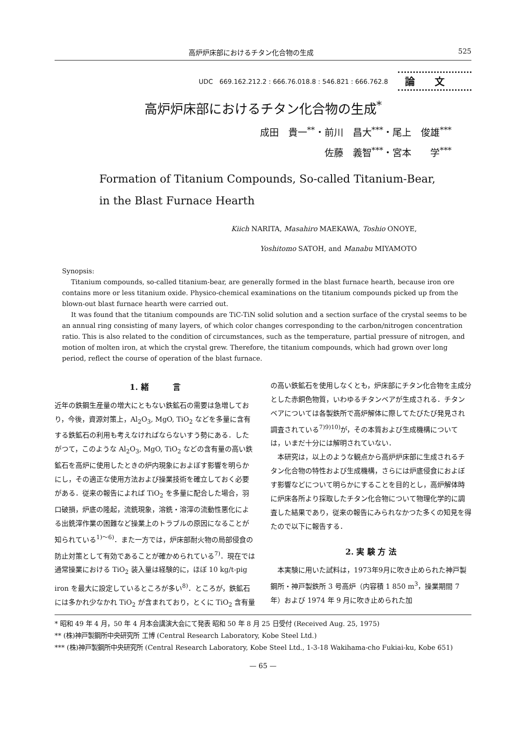高炉炉床部におけるチタン化合物の生成 525
UDC　669.162.212.2 : 666.76.018.8 : 546.821 : 666.762.8 論文
高炉炉床部におけるチタン化合物の生成<sup>*</sup>
成田　貴一<sup>**</sup>・前川　昌大<sup>***</sup>・尾上　俊雄<sup>***</sup>
佐藤　義智<sup>***</sup>・宮本　　学<sup>***</sup>
Formation of Titanium Compounds, So-called Titanium-Bear,
in the Blast Furnace Hearth
Kiich NARITA, Masahiro MAEKAWA, Toshio ONOYE,
Yoshitomo SATOH, and Manabu MIYAMOTO
Synopsis:
Titanium compounds, so-called titanium-bear, are generally formed in the blast furnace hearth, because iron ore contains more or less titanium oxide. Physico-chemical examinations on the titanium compounds picked up from the blown-out blast furnace hearth were carried out.
It was found that the titanium compounds are TiC-TiN solid solution and a section surface of the crystal seems to be an annual ring consisting of many layers, of which color changes corresponding to the carbon/nitrogen concentration ratio. This is also related to the condition of circumstances, such as the temperature, partial pressure of nitrogen, and motion of molten iron, at which the crystal grew. Therefore, the titanium compounds, which had grown over long period, reflect the course of operation of the blast furnace.
1. 緒　　　言
近年の鉄鋼生産量の増大にともない鉄鉱石の需要は急増しており，今後，資源対策上，Al<sub>2</sub>O<sub>3</sub>, MgO, TiO<sub>2</sub> などを多量に含有する鉄鉱石の利用も考えなければならないすう勢にある．したがつて，このような Al<sub>2</sub>O<sub>3</sub>, MgO, TiO<sub>2</sub> などの含有量の高い鉄鉱石を高炉に使用したときの炉内現象におよぼす影響を明らかにし，その適正な使用方法および操業技術を確立しておく必要がある．従来の報告によれば TiO<sub>2</sub> を多量に配合した場合，羽口破損，炉底の隆起，流銑現象，溶銑・溶滓の流動性悪化による出銑滓作業の困難など操業上のトラブルの原因になることが知られている<sup>1)～6)</sup>．また一方では，炉床部耐火物の局部侵食の防止対策として有効であることが確かめられている<sup>7)</sup>．現在では通常操業における TiO<sub>2</sub> 装入量は経験的に，ほぼ 10 kg/t-pig iron を最大に設定しているところが多い<sup>8)</sup>．ところが，鉄鉱石には多かれ少なかれ TiO<sub>2</sub> が含まれており，とくに TiO<sub>2</sub> 含有量
の高い鉄鉱石を使用しなくとも，炉床部にチタン化合物を主成分とした赤銅色物質，いわゆるチタンベアが生成される．チタンベアについては各製鉄所で高炉解体に際してたびたび発見され調査されている<sup>7)9)10)</sup>が，その本質および生成機構については，いまだ十分には解明されていない．
　本研究は，以上のような観点から高炉炉床部に生成されるチタン化合物の特性および生成機構，さらには炉底侵食におよぼす影響などについて明らかにすることを目的とし，高炉解体時に炉床各所より採取したチタン化合物について物理化学的に調査した結果であり，従来の報告にみられなかつた多くの知見を得たので以下に報告する．
2. 実 験 方 法
　本実験に用いた試料は，1973年9月に吹き止められた神戸製鋼所・神戸製鉄所 3 号高炉（内容積 1 850 m<sup>3</sup>，操業期間 7 年）および 1974 年 9 月に吹き止められた加
* 昭和 49 年 4 月，50 年 4 月本会講演大会にて発表 昭和 50 年 8 月 25 日受付 (Received Aug. 25, 1975)
** (株)神戸製鋼所中央研究所 工博 (Central Research Laboratory, Kobe Steel Ltd.)
*** (株)神戸製鋼所中央研究所 (Central Research Laboratory, Kobe Steel Ltd., 1-3-18 Wakihama-cho Fukiai-ku, Kobe 651)
— 65 —